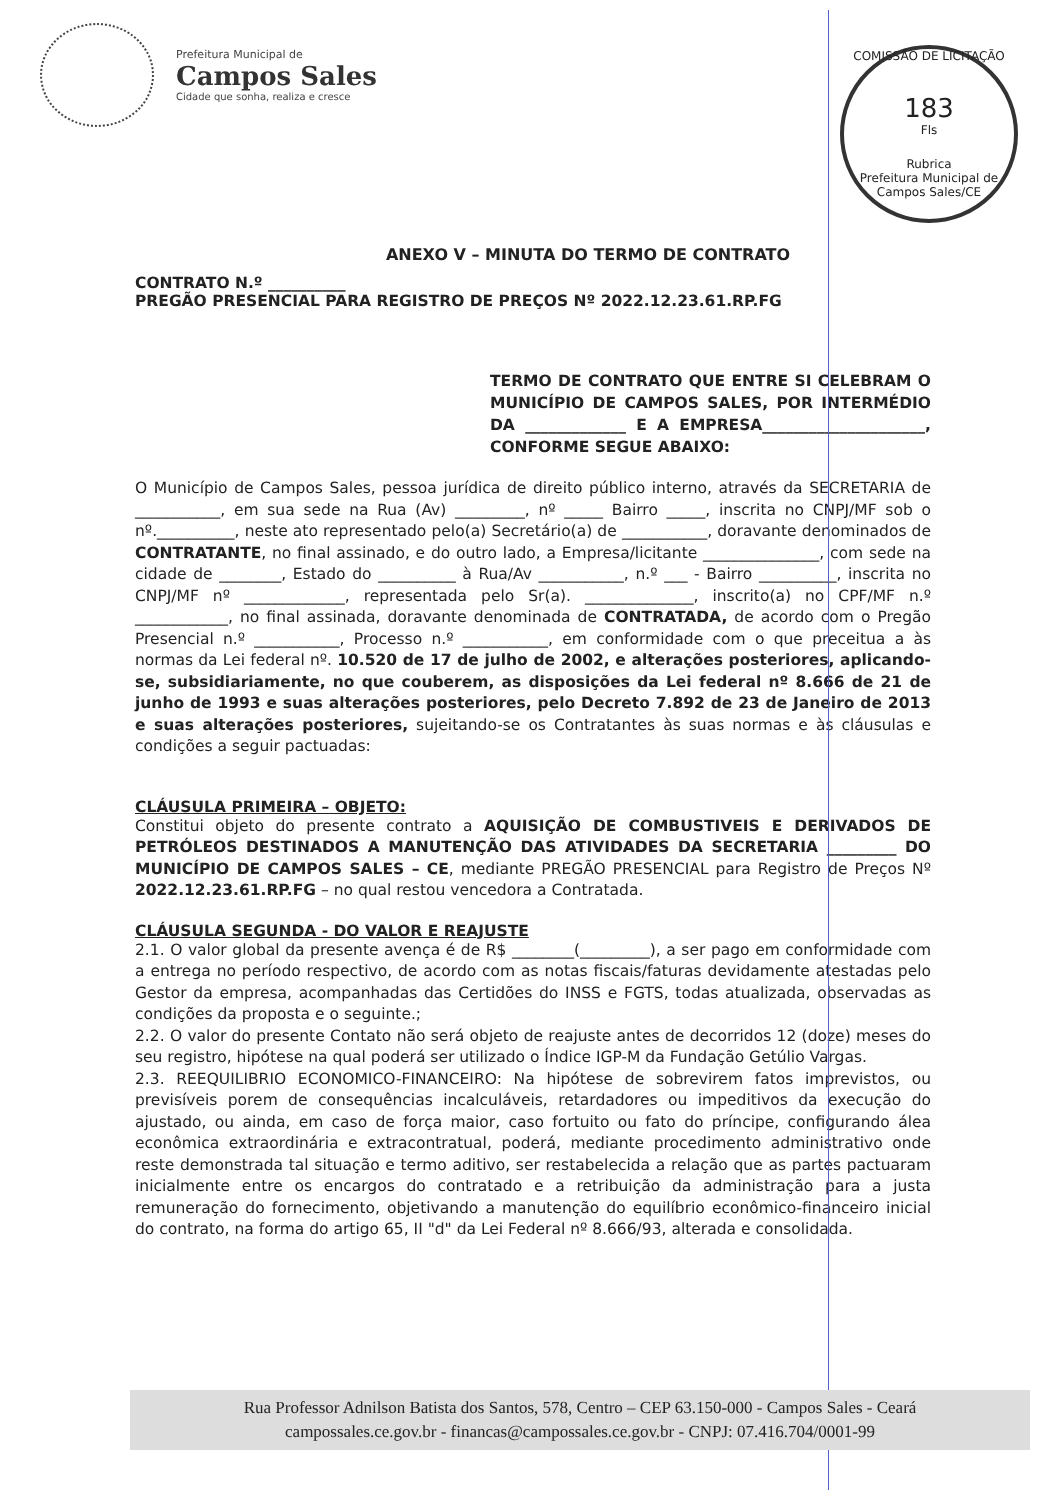Prefeitura Municipal de
Campos Sales
Cidade que sonha, realiza e cresce
COMISSÃO DE LICITAÇÃO
183
Fls
Rubrica
Prefeitura Municipal de Campos Sales/CE
ANEXO V – MINUTA DO TERMO DE CONTRATO
CONTRATO N.º __________
PREGÃO PRESENCIAL PARA REGISTRO DE PREÇOS Nº 2022.12.23.61.RP.FG
TERMO DE CONTRATO QUE ENTRE SI CELEBRAM O MUNICÍPIO DE CAMPOS SALES, POR INTERMÉDIO DA _____________ E A EMPRESA_____________________, CONFORME SEGUE ABAIXO:
O Município de Campos Sales, pessoa jurídica de direito público interno, através da SECRETARIA de ___________, em sua sede na Rua (Av) _________, nº _____ Bairro _____, inscrita no CNPJ/MF sob o nº.__________, neste ato representado pelo(a) Secretário(a) de ___________, doravante denominados de CONTRATANTE, no final assinado, e do outro lado, a Empresa/licitante _______________, com sede na cidade de ________, Estado do __________ à Rua/Av ___________, n.º ___ - Bairro __________, inscrita no CNPJ/MF nº _____________, representada pelo Sr(a). ______________, inscrito(a) no CPF/MF n.º ____________, no final assinada, doravante denominada de CONTRATADA, de acordo com o Pregão Presencial n.º ___________, Processo n.º ___________, em conformidade com o que preceitua a às normas da Lei federal nº. 10.520 de 17 de julho de 2002, e alterações posteriores, aplicando-se, subsidiariamente, no que couberem, as disposições da Lei federal nº 8.666 de 21 de junho de 1993 e suas alterações posteriores, pelo Decreto 7.892 de 23 de Janeiro de 2013 e suas alterações posteriores, sujeitando-se os Contratantes às suas normas e às cláusulas e condições a seguir pactuadas:
CLÁUSULA PRIMEIRA – OBJETO:
Constitui objeto do presente contrato a AQUISIÇÃO DE COMBUSTIVEIS E DERIVADOS DE PETRÓLEOS DESTINADOS A MANUTENÇÃO DAS ATIVIDADES DA SECRETARIA _________ DO MUNICÍPIO DE CAMPOS SALES – CE, mediante PREGÃO PRESENCIAL para Registro de Preços Nº 2022.12.23.61.RP.FG – no qual restou vencedora a Contratada.
CLÁUSULA SEGUNDA - DO VALOR E REAJUSTE
2.1. O valor global da presente avença é de R$ ________(_________), a ser pago em conformidade com a entrega no período respectivo, de acordo com as notas fiscais/faturas devidamente atestadas pelo Gestor da empresa, acompanhadas das Certidões do INSS e FGTS, todas atualizada, observadas as condições da proposta e o seguinte.;
2.2. O valor do presente Contato não será objeto de reajuste antes de decorridos 12 (doze) meses do seu registro, hipótese na qual poderá ser utilizado o Índice IGP-M da Fundação Getúlio Vargas.
2.3. REEQUILIBRIO ECONOMICO-FINANCEIRO: Na hipótese de sobrevirem fatos imprevistos, ou previsíveis porem de consequências incalculáveis, retardadores ou impeditivos da execução do ajustado, ou ainda, em caso de força maior, caso fortuito ou fato do príncipe, configurando álea econômica extraordinária e extracontratual, poderá, mediante procedimento administrativo onde reste demonstrada tal situação e termo aditivo, ser restabelecida a relação que as partes pactuaram inicialmente entre os encargos do contratado e a retribuição da administração para a justa remuneração do fornecimento, objetivando a manutenção do equilíbrio econômico-financeiro inicial do contrato, na forma do artigo 65, II "d" da Lei Federal nº 8.666/93, alterada e consolidada.
Rua Professor Adnilson Batista dos Santos, 578, Centro – CEP 63.150-000 - Campos Sales - Ceará
campossales.ce.gov.br - financas@campossales.ce.gov.br - CNPJ: 07.416.704/0001-99